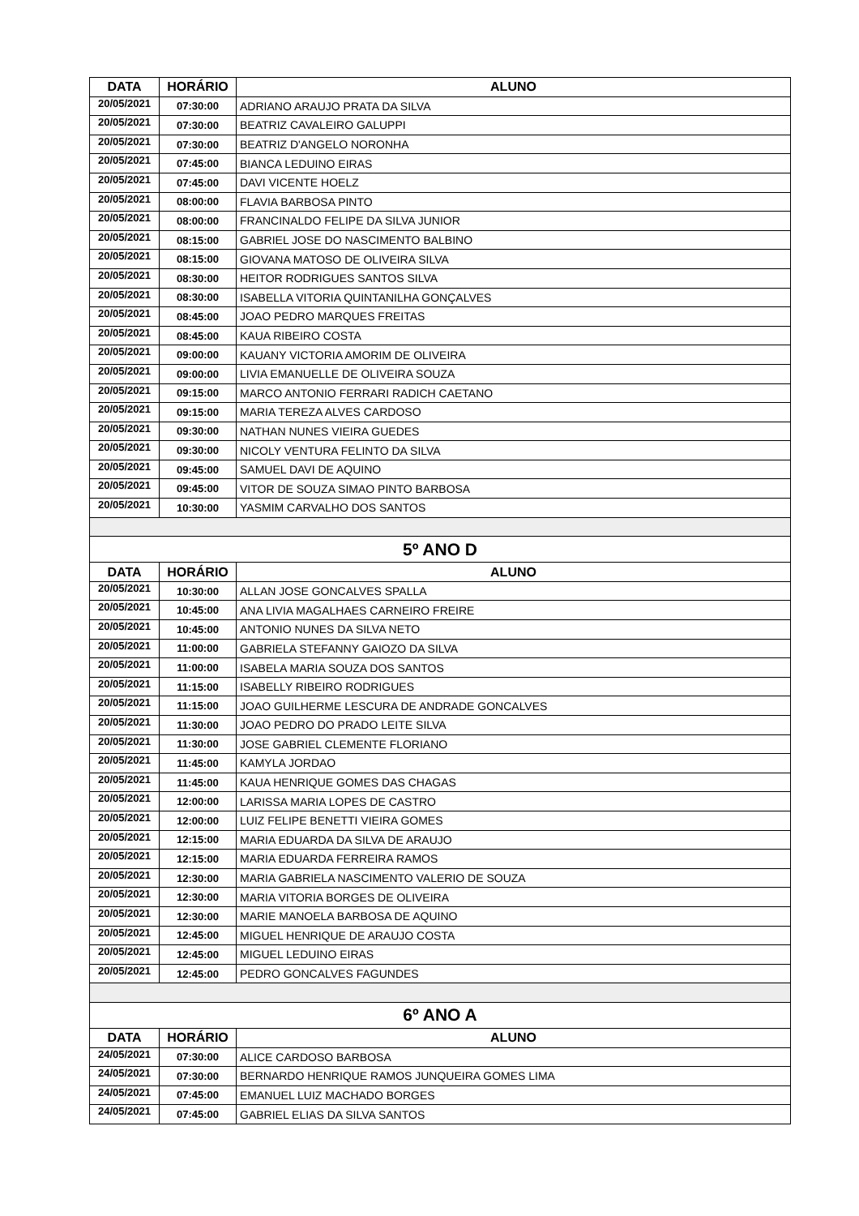| DATA | HORÁRIO | ALUNO |
| --- | --- | --- |
| 20/05/2021 | 07:30:00 | ADRIANO ARAUJO PRATA DA SILVA |
| 20/05/2021 | 07:30:00 | BEATRIZ CAVALEIRO GALUPPI |
| 20/05/2021 | 07:30:00 | BEATRIZ D'ANGELO NORONHA |
| 20/05/2021 | 07:45:00 | BIANCA LEDUINO EIRAS |
| 20/05/2021 | 07:45:00 | DAVI VICENTE HOELZ |
| 20/05/2021 | 08:00:00 | FLAVIA BARBOSA PINTO |
| 20/05/2021 | 08:00:00 | FRANCINALDO FELIPE DA SILVA JUNIOR |
| 20/05/2021 | 08:15:00 | GABRIEL JOSE DO NASCIMENTO BALBINO |
| 20/05/2021 | 08:15:00 | GIOVANA MATOSO DE OLIVEIRA SILVA |
| 20/05/2021 | 08:30:00 | HEITOR RODRIGUES SANTOS SILVA |
| 20/05/2021 | 08:30:00 | ISABELLA VITORIA QUINTANILHA GONÇALVES |
| 20/05/2021 | 08:45:00 | JOAO PEDRO MARQUES FREITAS |
| 20/05/2021 | 08:45:00 | KAUA RIBEIRO COSTA |
| 20/05/2021 | 09:00:00 | KAUANY VICTORIA AMORIM DE OLIVEIRA |
| 20/05/2021 | 09:00:00 | LIVIA EMANUELLE DE OLIVEIRA SOUZA |
| 20/05/2021 | 09:15:00 | MARCO ANTONIO FERRARI RADICH CAETANO |
| 20/05/2021 | 09:15:00 | MARIA TEREZA ALVES CARDOSO |
| 20/05/2021 | 09:30:00 | NATHAN NUNES VIEIRA GUEDES |
| 20/05/2021 | 09:30:00 | NICOLY VENTURA FELINTO DA SILVA |
| 20/05/2021 | 09:45:00 | SAMUEL DAVI DE AQUINO |
| 20/05/2021 | 09:45:00 | VITOR DE SOUZA SIMAO PINTO BARBOSA |
| 20/05/2021 | 10:30:00 | YASMIM CARVALHO DOS SANTOS |
| 5º ANO D | | |
| DATA | HORÁRIO | ALUNO |
| 20/05/2021 | 10:30:00 | ALLAN JOSE GONCALVES SPALLA |
| 20/05/2021 | 10:45:00 | ANA LIVIA MAGALHAES CARNEIRO FREIRE |
| 20/05/2021 | 10:45:00 | ANTONIO NUNES DA SILVA NETO |
| 20/05/2021 | 11:00:00 | GABRIELA STEFANNY GAIOZO DA SILVA |
| 20/05/2021 | 11:00:00 | ISABELA MARIA SOUZA DOS SANTOS |
| 20/05/2021 | 11:15:00 | ISABELLY RIBEIRO RODRIGUES |
| 20/05/2021 | 11:15:00 | JOAO GUILHERME LESCURA DE ANDRADE GONCALVES |
| 20/05/2021 | 11:30:00 | JOAO PEDRO DO PRADO LEITE SILVA |
| 20/05/2021 | 11:30:00 | JOSE GABRIEL CLEMENTE FLORIANO |
| 20/05/2021 | 11:45:00 | KAMYLA JORDAO |
| 20/05/2021 | 11:45:00 | KAUA HENRIQUE GOMES DAS CHAGAS |
| 20/05/2021 | 12:00:00 | LARISSA MARIA LOPES DE CASTRO |
| 20/05/2021 | 12:00:00 | LUIZ FELIPE BENETTI VIEIRA GOMES |
| 20/05/2021 | 12:15:00 | MARIA EDUARDA DA SILVA DE ARAUJO |
| 20/05/2021 | 12:15:00 | MARIA EDUARDA FERREIRA RAMOS |
| 20/05/2021 | 12:30:00 | MARIA GABRIELA NASCIMENTO VALERIO DE SOUZA |
| 20/05/2021 | 12:30:00 | MARIA VITORIA BORGES DE OLIVEIRA |
| 20/05/2021 | 12:30:00 | MARIE MANOELA BARBOSA DE AQUINO |
| 20/05/2021 | 12:45:00 | MIGUEL HENRIQUE DE ARAUJO COSTA |
| 20/05/2021 | 12:45:00 | MIGUEL LEDUINO EIRAS |
| 20/05/2021 | 12:45:00 | PEDRO GONCALVES FAGUNDES |
| 6º ANO A | | |
| DATA | HORÁRIO | ALUNO |
| 24/05/2021 | 07:30:00 | ALICE CARDOSO BARBOSA |
| 24/05/2021 | 07:30:00 | BERNARDO HENRIQUE RAMOS JUNQUEIRA GOMES LIMA |
| 24/05/2021 | 07:45:00 | EMANUEL LUIZ MACHADO BORGES |
| 24/05/2021 | 07:45:00 | GABRIEL ELIAS DA SILVA SANTOS |